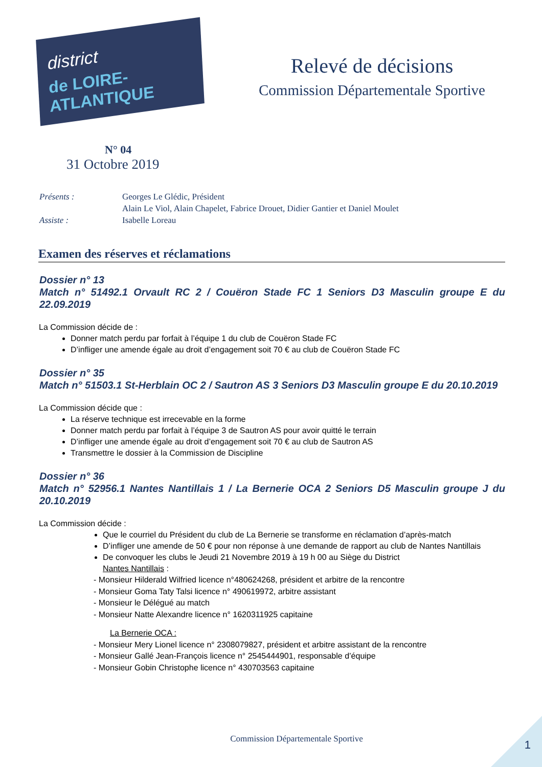district
de LOIRE-ATLANTIQUE
Relevé de décisions
Commission Départementale Sportive
N° 04
31 Octobre 2019
| Présents : | Georges Le Glédic, Président |
| | Alain Le Viol, Alain Chapelet, Fabrice Drouet, Didier Gantier et Daniel Moulet |
| Assiste : | Isabelle Loreau |
Examen des réserves et réclamations
Dossier n° 13
Match n° 51492.1 Orvault RC 2 / Couëron Stade FC 1 Seniors D3 Masculin groupe E du 22.09.2019
La Commission décide de :
Donner match perdu par forfait à l’équipe 1 du club de Couëron Stade FC
D’infliger une amende égale au droit d’engagement soit 70 € au club de Couëron Stade FC
Dossier n° 35
Match n° 51503.1 St-Herblain OC 2 / Sautron AS 3 Seniors D3 Masculin groupe E du 20.10.2019
La Commission décide que :
La réserve technique est irrecevable en la forme
Donner match perdu par forfait à l’équipe 3 de Sautron AS pour avoir quitté le terrain
D’infliger une amende égale au droit d’engagement soit 70 € au club de Sautron AS
Transmettre le dossier à la Commission de Discipline
Dossier n° 36
Match n° 52956.1 Nantes Nantillais 1 / La Bernerie OCA 2 Seniors D5 Masculin groupe J du 20.10.2019
La Commission décide :
Que le courriel du Président du club de La Bernerie se transforme en réclamation d’après-match
D’infliger une amende de 50 € pour non réponse à une demande de rapport au club de Nantes Nantillais
De convoquer les clubs le Jeudi 21 Novembre 2019 à 19 h 00 au Siège du District
Nantes Nantillais :
- Monsieur Hilderald Wilfried licence n°480624268, président et arbitre de la rencontre
- Monsieur Goma Taty Talsi licence n° 490619972, arbitre assistant
- Monsieur le Délégué au match
- Monsieur Natte Alexandre licence n° 1620311925 capitaine
La Bernerie OCA :
- Monsieur Mery Lionel licence n° 2308079827, président et arbitre assistant de la rencontre
- Monsieur Gallé Jean-François licence n° 2545444901, responsable d’équipe
- Monsieur Gobin Christophe licence n° 430703563 capitaine
Commission Départementale Sportive
1